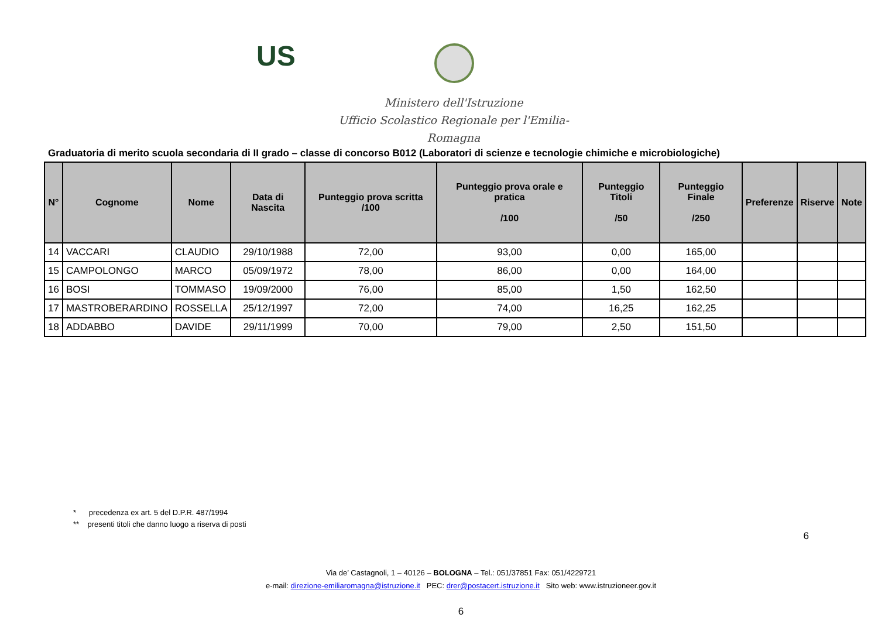US
Ministero dell'Istruzione
Ufficio Scolastico Regionale per l'Emilia-Romagna
Graduatoria di merito scuola secondaria di II grado – classe di concorso B012 (Laboratori di scienze e tecnologie chimiche e microbiologiche)
| N° | Cognome | Nome | Data di Nascita | Punteggio prova scritta /100 | Punteggio prova orale e pratica /100 | Punteggio Titoli /50 | Punteggio Finale /250 | Preferenze | Riserve | Note |
| --- | --- | --- | --- | --- | --- | --- | --- | --- | --- | --- |
| 14 | VACCARI | CLAUDIO | 29/10/1988 | 72,00 | 93,00 | 0,00 | 165,00 | | | |
| 15 | CAMPOLONGO | MARCO | 05/09/1972 | 78,00 | 86,00 | 0,00 | 164,00 | | | |
| 16 | BOSI | TOMMASO | 19/09/2000 | 76,00 | 85,00 | 1,50 | 162,50 | | | |
| 17 | MASTROBERARDINO | ROSSELLA | 25/12/1997 | 72,00 | 74,00 | 16,25 | 162,25 | | | |
| 18 | ADDABBO | DAVIDE | 29/11/1999 | 70,00 | 79,00 | 2,50 | 151,50 | | | |
* precedenza ex art. 5 del D.P.R. 487/1994
** presenti titoli che danno luogo a riserva di posti
6
Via de’ Castagnoli, 1 – 40126 – BOLOGNA – Tel.: 051/37851 Fax: 051/4229721
e-mail: direzione-emiliaromagna@istruzione.it PEC: drer@postacert.istruzione.it Sito web: www.istruzioneer.gov.it
6